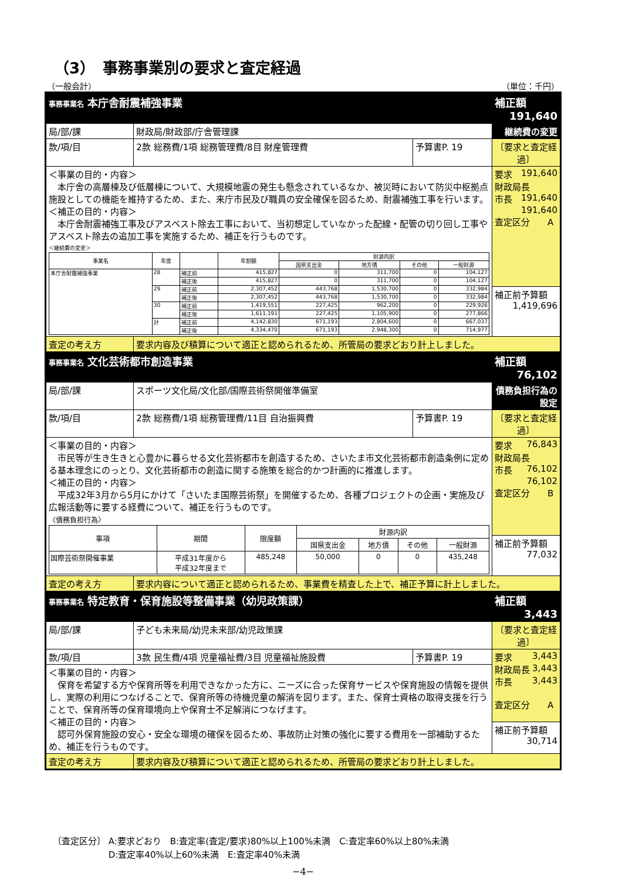（3）　事務事業別の要求と査定経過
（一般会計） （単位：千円）
| 事務事業名 本庁舎耐震補強事業 | | | 補正額 191,640 |
| 局/部/課 | 財政局/財政部/庁舎管理課 | | 継続費の変更 |
| 款/項/目 | 2款 総務費/1項 総務管理費/8目 財産管理費 | 予算書P. 19 | 〔要求と査定経過〕 |
| ＜事業の目的・内容＞ 本庁舎の高層棟及び低層棟について、大規模地震の発生も懸念されているなか、被災時において防災中枢拠点施設としての機能を維持するため、また、来庁市民及び職員の安全確保を図るため、耐震補強工事を行います。 ＜補正の目的・内容＞ 本庁舎耐震補強工事及びアスベスト除去工事において、当初想定していなかった配線・配管の切り回し工事やアスベスト除去の追加工事を実施するため、補正を行うものです。 ＜継続費の変更＞ / 事業名 / 年度 / / 年割額 / 財源内訳 / / / / / --- / --- / --- / --- / --- / --- / --- / --- / / / / / / 国県支出金 / 地方債 / その他 / 一般財源 / / 本庁舎耐震補強事業 / 28 / 補正前 / 415,827 / 0 / 311,700 / 0 / 104,127 / / / / 補正後 / 415,827 / 0 / 311,700 / 0 / 104,127 / / / 29 / 補正前 / 2,307,452 / 443,768 / 1,530,700 / 0 / 332,984 / / / / 補正後 / 2,307,452 / 443,768 / 1,530,700 / 0 / 332,984 / / / 30 / 補正前 / 1,419,551 / 227,425 / 962,200 / 0 / 229,926 / / / / 補正後 / 1,611,191 / 227,425 / 1,105,900 / 0 / 277,866 / / / 計 / 補正前 / 4,142,830 / 671,193 / 2,804,600 / 0 / 667,037 / / / / 補正後 / 4,334,470 / 671,193 / 2,948,300 / 0 / 714,977 / | | | 要求 191,640 財政局長 191,640 市長 191,640 査定区分 A |
| | | | 補正前予算額 1,419,696 |
| 査定の考え方 | 要求内容及び積算について適正と認められるため、所管局の要求どおり計上しました。 | | |
| 事務事業名 文化芸術都市創造事業 | | | 補正額 76,102 |
| 局/部/課 | スポーツ文化局/文化部/国際芸術祭開催準備室 | | 債務負担行為の設定 |
| 款/項/目 | 2款 総務費/1項 総務管理費/11目 自治振興費 | 予算書P. 19 | 〔要求と査定経過〕 |
| ＜事業の目的・内容＞ 市民等が生き生きと心豊かに暮らせる文化芸術都市を創造するため、さいたま市文化芸術都市創造条例に定める基本理念にのっとり、文化芸術都市の創造に関する施策を総合的かつ計画的に推進します。 ＜補正の目的・内容＞ 平成32年3月から5月にかけて「さいたま国際芸術祭」を開催するため、各種プロジェクトの企画・実施及び広報活動等に要する経費について、補正を行うものです。 〈債務負担行為〉 / 事項 / 期間 / 限度額 / 財源内訳 / / / / / --- / --- / --- / --- / --- / --- / --- / / / / / 国県支出金 / 地方債 / その他 / 一般財源 / / 国際芸術祭開催事業 / 平成31年度から 平成32年度まで / 485,248 / 50,000 / 0 / 0 / 435,248 / | | | 要求 76,843 財政局長 76,102 市長 76,102 査定区分 B |
| | | | 補正前予算額 77,032 |
| 査定の考え方 | 要求内容について適正と認められるため、事業費を精査した上で、補正予算に計上しました。 | | |
| 事務事業名 特定教育・保育施設等整備事業（幼児政策課） | | | 補正額 3,443 |
| 局/部/課 | 子ども未来局/幼児未来部/幼児政策課 | | 〔要求と査定経過〕 |
| 款/項/目 | 3款 民生費/4項 児童福祉費/3目 児童福祉施設費 | 予算書P. 19 | 要求 3,443 財政局長 3,443 市長 3,443 査定区分 A |
| ＜事業の目的・内容＞ 保育を希望する方や保育所等を利用できなかった方に、ニーズに合った保育サービスや保育施設の情報を提供し、実際の利用につなげることで、保育所等の待機児童の解消を図ります。また、保育士資格の取得支援を行うことで、保育所等の保育環境向上や保育士不足解消につなげます。 ＜補正の目的・内容＞ 認可外保育施設の安心・安全な環境の確保を図るため、事故防止対策の強化に要する費用を一部補助するため、補正を行うものです。 | | | |
| | | | 補正前予算額 30,714 |
| 査定の考え方 | 要求内容及び積算について適正と認められるため、所管局の要求どおり計上しました。 | | |
〔査定区分〕 A:要求どおり　B:査定率(査定/要求)80%以上100%未満　C:査定率60%以上80%未満
　　　　　　 D:査定率40%以上60%未満　E:査定率40%未満
−4−